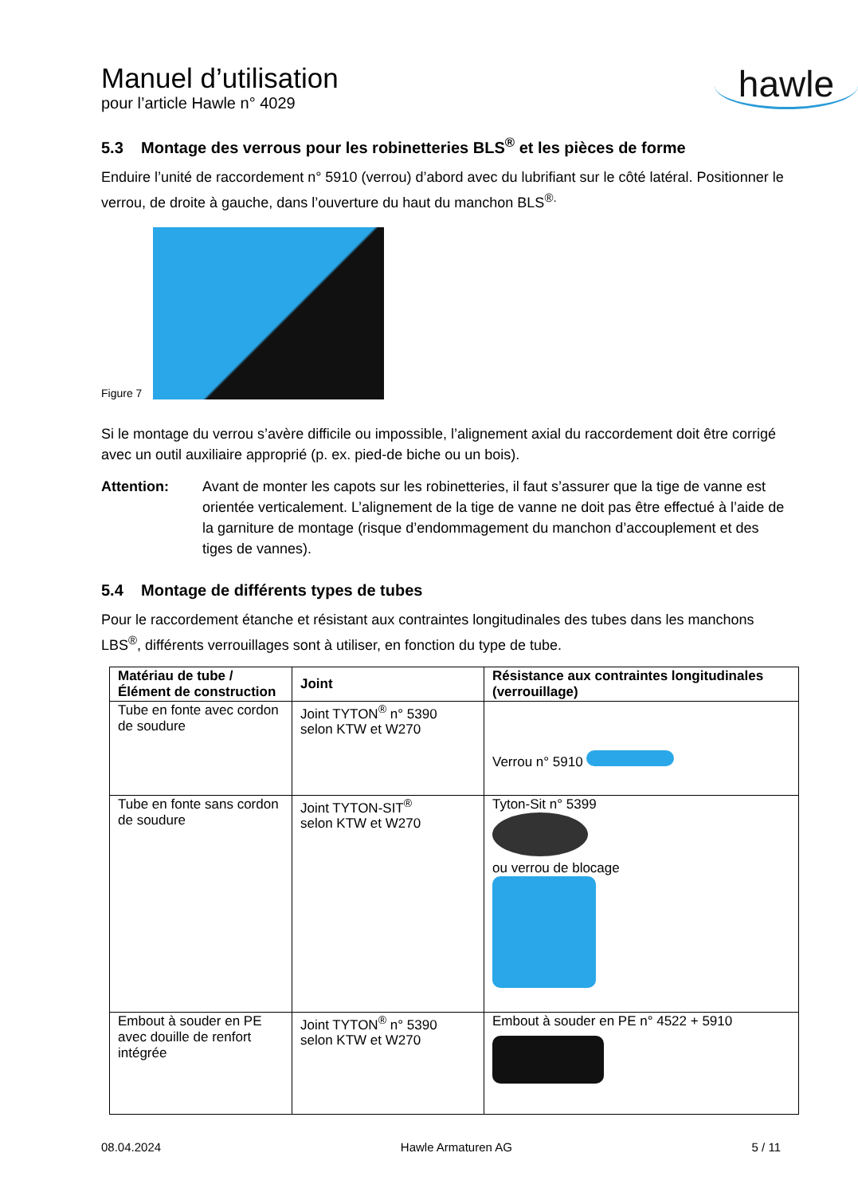Manuel d’utilisation
pour l’article Hawle n° 4029
hawle
5.3 Montage des verrous pour les robinetteries BLS<sup>®</sup> et les pièces de forme
Enduire l’unité de raccordement n° 5910 (verrou) d’abord avec du lubrifiant sur le côté latéral. Positionner le verrou, de droite à gauche, dans l’ouverture du haut du manchon BLS<sup>®.</sup>
Figure 7
Si le montage du verrou s’avère difficile ou impossible, l’alignement axial du raccordement doit être corrigé avec un outil auxiliaire approprié (p. ex. pied-de biche ou un bois).
Attention: Avant de monter les capots sur les robinetteries, il faut s’assurer que la tige de vanne est orientée verticalement. L’alignement de la tige de vanne ne doit pas être effectué à l’aide de la garniture de montage (risque d’endommagement du manchon d’accouplement et des tiges de vannes).
5.4 Montage de différents types de tubes
Pour le raccordement étanche et résistant aux contraintes longitudinales des tubes dans les manchons LBS<sup>®</sup>, différents verrouillages sont à utiliser, en fonction du type de tube.
| Matériau de tube / Élément de construction | Joint | Résistance aux contraintes longitudinales (verrouillage) |
| --- | --- | --- |
| Tube en fonte avec cordon de soudure | Joint TYTON<sup>®</sup> n° 5390 selon KTW et W270 | Verrou n° 5910 |
| Tube en fonte sans cordon de soudure | Joint TYTON-SIT<sup>®</sup> selon KTW et W270 | Tyton-Sit n° 5399 ou verrou de blocage |
| Embout à souder en PE avec douille de renfort intégrée | Joint TYTON<sup>®</sup> n° 5390 selon KTW et W270 | Embout à souder en PE n° 4522 + 5910 |
08.04.2024 Hawle Armaturen AG 5 / 11